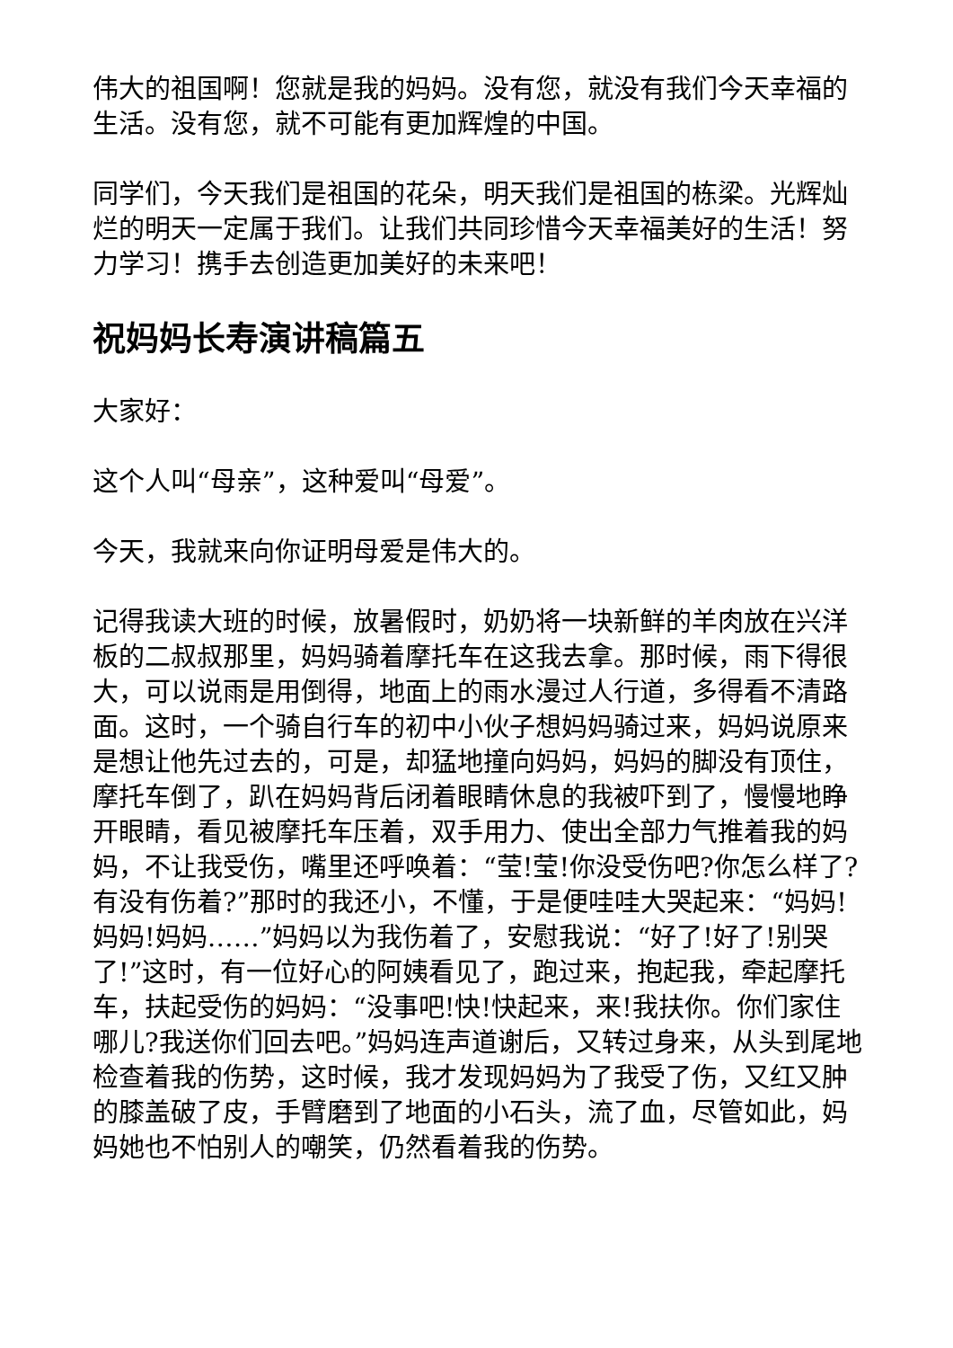伟大的祖国啊！您就是我的妈妈。没有您，就没有我们今天幸福的生活。没有您，就不可能有更加辉煌的中国。
同学们，今天我们是祖国的花朵，明天我们是祖国的栋梁。光辉灿烂的明天一定属于我们。让我们共同珍惜今天幸福美好的生活！努力学习！携手去创造更加美好的未来吧！
祝妈妈长寿演讲稿篇五
大家好：
这个人叫“母亲”，这种爱叫“母爱”。
今天，我就来向你证明母爱是伟大的。
记得我读大班的时候，放暑假时，奶奶将一块新鲜的羊肉放在兴洋板的二叔叔那里，妈妈骑着摩托车在这我去拿。那时候，雨下得很大，可以说雨是用倒得，地面上的雨水漫过人行道，多得看不清路面。这时，一个骑自行车的初中小伙子想妈妈骑过来，妈妈说原来是想让他先过去的，可是，却猛地撞向妈妈，妈妈的脚没有顶住，摩托车倒了，趴在妈妈背后闭着眼睛休息的我被吓到了，慢慢地睁开眼睛，看见被摩托车压着，双手用力、使出全部力气推着我的妈妈，不让我受伤，嘴里还呼唤着：“莹!莹!你没受伤吧?你怎么样了?有没有伤着?”那时的我还小，不懂，于是便哇哇大哭起来：“妈妈!妈妈!妈妈……”妈妈以为我伤着了，安慰我说：“好了!好了!别哭了!”这时，有一位好心的阿姨看见了，跑过来，抱起我，牵起摩托车，扶起受伤的妈妈：“没事吧!快!快起来，来!我扶你。你们家住哪儿?我送你们回去吧。”妈妈连声道谢后，又转过身来，从头到尾地检查着我的伤势，这时候，我才发现妈妈为了我受了伤，又红又肿的膝盖破了皮，手臂磨到了地面的小石头，流了血，尽管如此，妈妈她也不怕别人的嘲笑，仍然看着我的伤势。